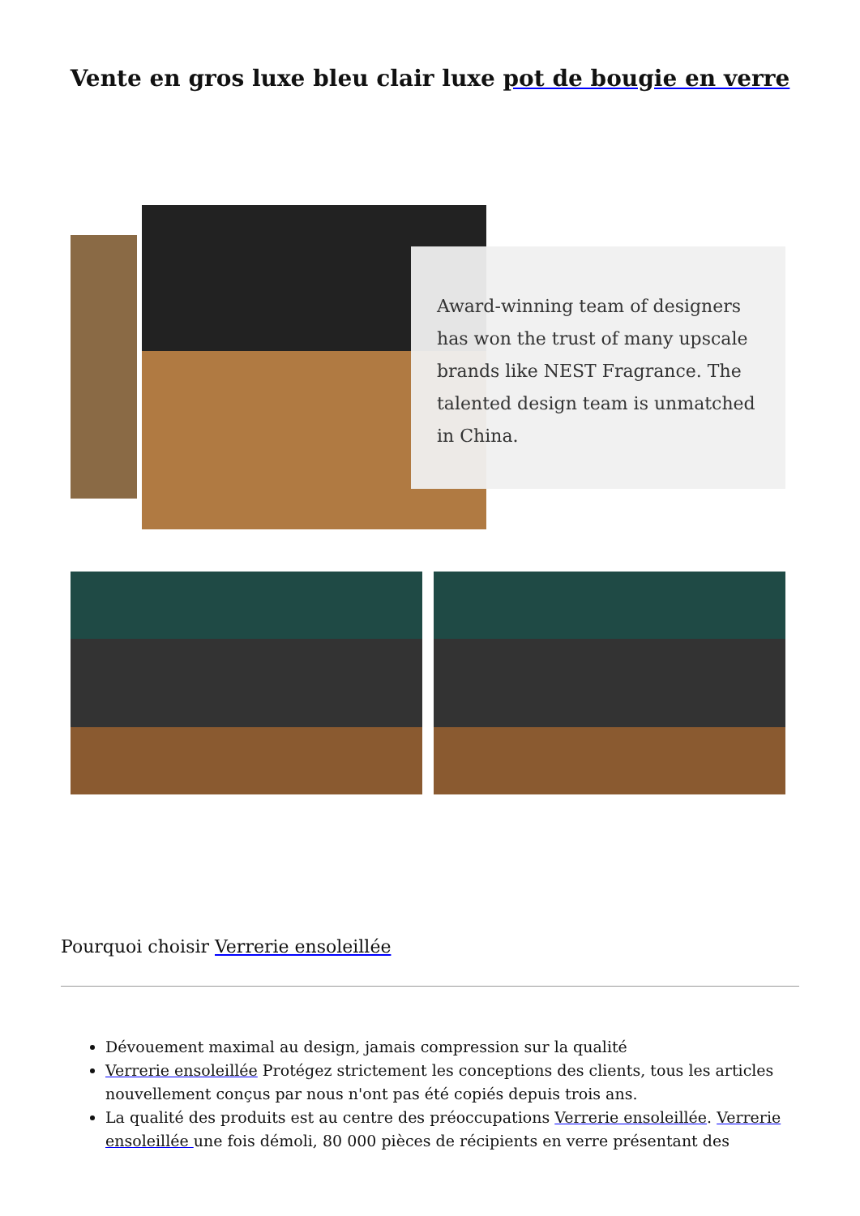Vente en gros luxe bleu clair luxe pot de bougie en verre
Award-winning team of designers has won the trust of many upscale brands like NEST Fragrance. The talented design team is unmatched in China.
Pourquoi choisir Verrerie ensoleillée
Dévouement maximal au design, jamais compression sur la qualité
Verrerie ensoleillée Protégez strictement les conceptions des clients, tous les articles nouvellement conçus par nous n'ont pas été copiés depuis trois ans.
La qualité des produits est au centre des préoccupations Verrerie ensoleillée. Verrerie ensoleillée une fois démoli, 80 000 pièces de récipients en verre présentant des